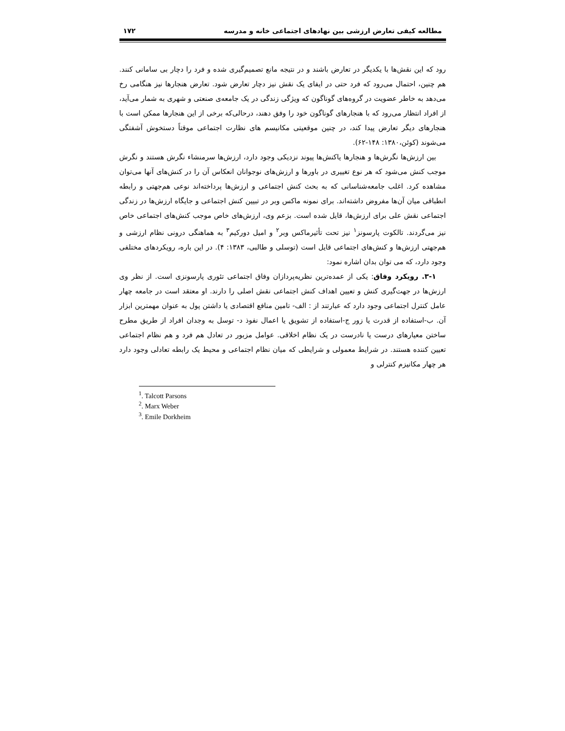مطالعه کیفی تعارض ارزشی بین نهادهای اجتماعی خانه و مدرسه ۱۷۲
رود که این نقش‌ها با یکدیگر در تعارض باشند و در نتیجه مانع تصمیم‌گیری شده و فرد را دچار بی سامانی کنند. هم چنین، احتمال می‌رود که فرد حتی در ایفای یک نقش نیز دچار تعارض شود. تعارض هنجارها نیز هنگامی رخ می‌دهد به خاطر عضویت در گروه‌های گوناگون که ویژگی زندگی در یک جامعه‌ی صنعتی و شهری به شمار می‌آید، از افراد انتظار می‌رود که با هنجارهای گوناگون خود را وفق دهند، درحالی‌که برخی از این هنجارها ممکن است با هنجارهای دیگر تعارض پیدا کند، در چنین موقعیتی مکانیسم های نظارت اجتماعی موقتاً دستخوش آشفتگی می‌شوند (کوئن،۱۳۸۰: ۱۴۸-۶۲).
بین ارزش‌ها نگرش‌ها و هنجارها یاکنش‌ها پیوند نزدیکی وجود دارد، ارزش‌ها سرمنشاء نگرش هستند و نگرش موجب کنش می‌شود که هر نوع تغییری در باورها و ارزش‌های نوجوانان انعکاس آن را در کنش‌های آنها می‌توان مشاهده کرد. اغلب جامعه‌شناسانی که به بحث کنش اجتماعی و ارزش‌ها پرداخته‌اند نوعی هم‌جهتی و رابطه انطباقی میان آن‌ها مفروض داشته‌اند. برای نمونه ماکس وبر در تبیین کنش اجتماعی و جایگاه ارزش‌ها در زندگی اجتماعی نقش علی برای ارزش‌ها، قایل شده است. بزعم وی، ارزش‌های خاص موجب کنش‌های اجتماعی خاص نیز می‌گردند. تالکوت پارسونز<sup>۱</sup> نیز تحت تأثیرماکس وبر<sup>۲</sup> و امیل دورکیم<sup>۳</sup> به هماهنگی درونی نظام ارزشی و هم‌جهتی ارزش‌ها و کنش‌های اجتماعی قایل است (توسلی و طالبی، ۱۳۸۳: ۴). در این باره، رویکردهای مختلفی وجود دارد، که می توان بدان اشاره نمود:
۳-۱. رویکرد وفاق: یکی از عمده‌ترین نظریه‌پردازان وفاق اجتماعی تئوری پارسونزی است. از نظر وی ارزش‌ها در جهت‌گیری کنش و تعیین اهداف کنش اجتماعی نقش اصلی را دارند. او معتقد است در جامعه چهار عامل کنترل اجتماعی وجود دارد که عبارتند از : الف- تامین منافع اقتصادی یا داشتن پول به عنوان مهمترین ابزار آن. ب-استفاده از قدرت یا زور ج-استفاده از تشویق یا اعمال نفوذ د- توسل به وجدان افراد از طریق مطرح ساختن معیارهای درست یا نادرست در یک نظام اخلاقی. عوامل مزبور در تعادل هم فرد و هم نظام اجتماعی تعیین کننده هستند. در شرایط معمولی و شرایطی که میان نظام اجتماعی و محیط یک رابطه تعادلی وجود دارد هر چهار مکانیزم کنترلی و
<sup>1</sup>. Talcott Parsons
<sup>2</sup>. Marx Weber
<sup>3</sup>. Emile Dorkheim